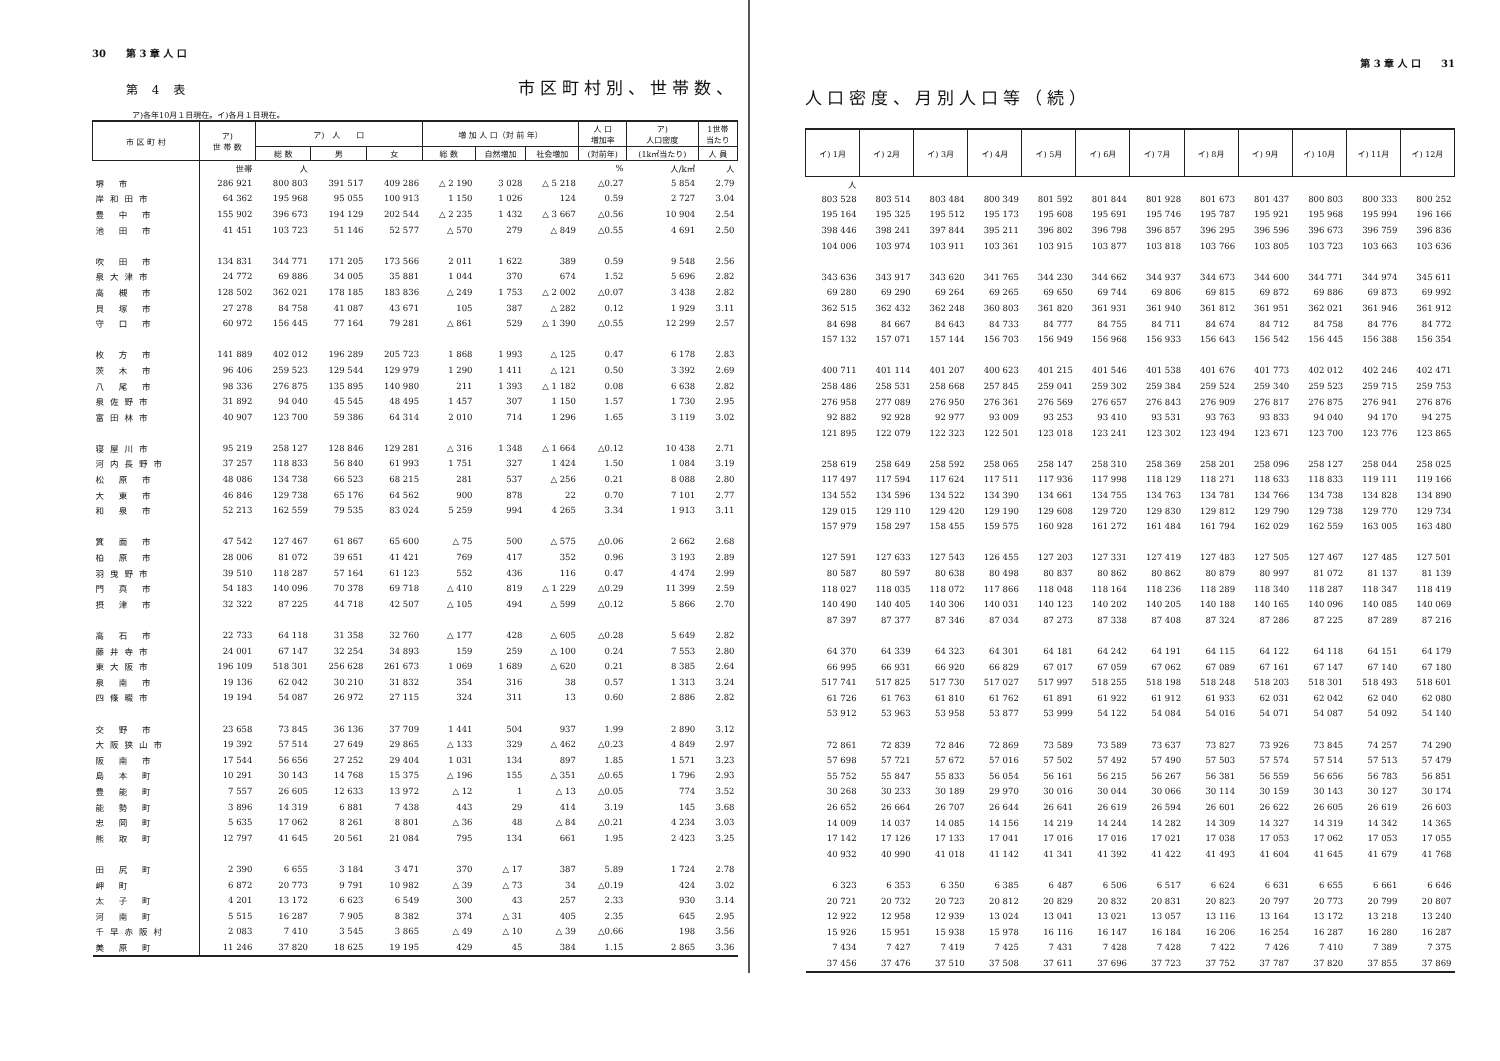30　　第 3 章 人 口
　　第 4 表 市区町村別、世帯数、
ア)各年10月１日現在。イ)各月１日現在。
| 市 区 町 村 | ア) 世 帯 数 | ア) 人 口 | | | 増 加 人 口（対 前 年） | | | 人 口 増加率 | ア) 人口密度 | 1世帯 当たり |
| --- | --- | --- | --- | --- | --- | --- | --- | --- | --- | --- |
| | | 総 数 | 男 | 女 | 総 数 | 自然増加 | 社会増加 | (対前年) | (1k㎡当たり) | 人 員 |
| | 世帯 | 人 | | | | | | % | 人/k㎡ | 人 |
| 堺 市 | 286 921 | 800 803 | 391 517 | 409 286 | △ 2 190 | 3 028 | △ 5 218 | △0.27 | 5 854 | 2.79 |
| 岸和田市 | 64 362 | 195 968 | 95 055 | 100 913 | 1 150 | 1 026 | 124 | 0.59 | 2 727 | 3.04 |
| 豊 中 市 | 155 902 | 396 673 | 194 129 | 202 544 | △ 2 235 | 1 432 | △ 3 667 | △0.56 | 10 904 | 2.54 |
| 池 田 市 | 41 451 | 103 723 | 51 146 | 52 577 | △ 570 | 279 | △ 849 | △0.55 | 4 691 | 2.50 |
| 吹 田 市 | 134 831 | 344 771 | 171 205 | 173 566 | 2 011 | 1 622 | 389 | 0.59 | 9 548 | 2.56 |
| 泉大津市 | 24 772 | 69 886 | 34 005 | 35 881 | 1 044 | 370 | 674 | 1.52 | 5 696 | 2.82 |
| 高 槻 市 | 128 502 | 362 021 | 178 185 | 183 836 | △ 249 | 1 753 | △ 2 002 | △0.07 | 3 438 | 2.82 |
| 貝 塚 市 | 27 278 | 84 758 | 41 087 | 43 671 | 105 | 387 | △ 282 | 0.12 | 1 929 | 3.11 |
| 守 口 市 | 60 972 | 156 445 | 77 164 | 79 281 | △ 861 | 529 | △ 1 390 | △0.55 | 12 299 | 2.57 |
| 枚 方 市 | 141 889 | 402 012 | 196 289 | 205 723 | 1 868 | 1 993 | △ 125 | 0.47 | 6 178 | 2.83 |
| 茨 木 市 | 96 406 | 259 523 | 129 544 | 129 979 | 1 290 | 1 411 | △ 121 | 0.50 | 3 392 | 2.69 |
| 八 尾 市 | 98 336 | 276 875 | 135 895 | 140 980 | 211 | 1 393 | △ 1 182 | 0.08 | 6 638 | 2.82 |
| 泉佐野市 | 31 892 | 94 040 | 45 545 | 48 495 | 1 457 | 307 | 1 150 | 1.57 | 1 730 | 2.95 |
| 富田林市 | 40 907 | 123 700 | 59 386 | 64 314 | 2 010 | 714 | 1 296 | 1.65 | 3 119 | 3.02 |
| 寝屋川市 | 95 219 | 258 127 | 128 846 | 129 281 | △ 316 | 1 348 | △ 1 664 | △0.12 | 10 438 | 2.71 |
| 河内長野市 | 37 257 | 118 833 | 56 840 | 61 993 | 1 751 | 327 | 1 424 | 1.50 | 1 084 | 3.19 |
| 松 原 市 | 48 086 | 134 738 | 66 523 | 68 215 | 281 | 537 | △ 256 | 0.21 | 8 088 | 2.80 |
| 大 東 市 | 46 846 | 129 738 | 65 176 | 64 562 | 900 | 878 | 22 | 0.70 | 7 101 | 2.77 |
| 和 泉 市 | 52 213 | 162 559 | 79 535 | 83 024 | 5 259 | 994 | 4 265 | 3.34 | 1 913 | 3.11 |
| 箕 面 市 | 47 542 | 127 467 | 61 867 | 65 600 | △ 75 | 500 | △ 575 | △0.06 | 2 662 | 2.68 |
| 柏 原 市 | 28 006 | 81 072 | 39 651 | 41 421 | 769 | 417 | 352 | 0.96 | 3 193 | 2.89 |
| 羽曳野市 | 39 510 | 118 287 | 57 164 | 61 123 | 552 | 436 | 116 | 0.47 | 4 474 | 2.99 |
| 門 真 市 | 54 183 | 140 096 | 70 378 | 69 718 | △ 410 | 819 | △ 1 229 | △0.29 | 11 399 | 2.59 |
| 摂 津 市 | 32 322 | 87 225 | 44 718 | 42 507 | △ 105 | 494 | △ 599 | △0.12 | 5 866 | 2.70 |
| 高 石 市 | 22 733 | 64 118 | 31 358 | 32 760 | △ 177 | 428 | △ 605 | △0.28 | 5 649 | 2.82 |
| 藤井寺市 | 24 001 | 67 147 | 32 254 | 34 893 | 159 | 259 | △ 100 | 0.24 | 7 553 | 2.80 |
| 東大阪市 | 196 109 | 518 301 | 256 628 | 261 673 | 1 069 | 1 689 | △ 620 | 0.21 | 8 385 | 2.64 |
| 泉 南 市 | 19 136 | 62 042 | 30 210 | 31 832 | 354 | 316 | 38 | 0.57 | 1 313 | 3.24 |
| 四條畷市 | 19 194 | 54 087 | 26 972 | 27 115 | 324 | 311 | 13 | 0.60 | 2 886 | 2.82 |
| 交 野 市 | 23 658 | 73 845 | 36 136 | 37 709 | 1 441 | 504 | 937 | 1.99 | 2 890 | 3.12 |
| 大阪狭山市 | 19 392 | 57 514 | 27 649 | 29 865 | △ 133 | 329 | △ 462 | △0.23 | 4 849 | 2.97 |
| 阪 南 市 | 17 544 | 56 656 | 27 252 | 29 404 | 1 031 | 134 | 897 | 1.85 | 1 571 | 3.23 |
| 島 本 町 | 10 291 | 30 143 | 14 768 | 15 375 | △ 196 | 155 | △ 351 | △0.65 | 1 796 | 2.93 |
| 豊 能 町 | 7 557 | 26 605 | 12 633 | 13 972 | △ 12 | 1 | △ 13 | △0.05 | 774 | 3.52 |
| 能 勢 町 | 3 896 | 14 319 | 6 881 | 7 438 | 443 | 29 | 414 | 3.19 | 145 | 3.68 |
| 忠 岡 町 | 5 635 | 17 062 | 8 261 | 8 801 | △ 36 | 48 | △ 84 | △0.21 | 4 234 | 3.03 |
| 熊 取 町 | 12 797 | 41 645 | 20 561 | 21 084 | 795 | 134 | 661 | 1.95 | 2 423 | 3.25 |
| 田 尻 町 | 2 390 | 6 655 | 3 184 | 3 471 | 370 | △ 17 | 387 | 5.89 | 1 724 | 2.78 |
| 岬 町 | 6 872 | 20 773 | 9 791 | 10 982 | △ 39 | △ 73 | 34 | △0.19 | 424 | 3.02 |
| 太 子 町 | 4 201 | 13 172 | 6 623 | 6 549 | 300 | 43 | 257 | 2.33 | 930 | 3.14 |
| 河 南 町 | 5 515 | 16 287 | 7 905 | 8 382 | 374 | △ 31 | 405 | 2.35 | 645 | 2.95 |
| 千早赤阪村 | 2 083 | 7 410 | 3 545 | 3 865 | △ 49 | △ 10 | △ 39 | △0.66 | 198 | 3.56 |
| 美 原 町 | 11 246 | 37 820 | 18 625 | 19 195 | 429 | 45 | 384 | 1.15 | 2 865 | 3.36 |
第 3 章 人 口　　31
人口密度、月別人口等（続）
| イ) 1月 | イ) 2月 | イ) 3月 | イ) 4月 | イ) 5月 | イ) 6月 | イ) 7月 | イ) 8月 | イ) 9月 | イ) 10月 | イ) 11月 | イ) 12月 |
| --- | --- | --- | --- | --- | --- | --- | --- | --- | --- | --- | --- |
| 人 | | | | | | | | | | | |
| 803 528 | 803 514 | 803 484 | 800 349 | 801 592 | 801 844 | 801 928 | 801 673 | 801 437 | 800 803 | 800 333 | 800 252 |
| 195 164 | 195 325 | 195 512 | 195 173 | 195 608 | 195 691 | 195 746 | 195 787 | 195 921 | 195 968 | 195 994 | 196 166 |
| 398 446 | 398 241 | 397 844 | 395 211 | 396 802 | 396 798 | 396 857 | 396 295 | 396 596 | 396 673 | 396 759 | 396 836 |
| 104 006 | 103 974 | 103 911 | 103 361 | 103 915 | 103 877 | 103 818 | 103 766 | 103 805 | 103 723 | 103 663 | 103 636 |
| 343 636 | 343 917 | 343 620 | 341 765 | 344 230 | 344 662 | 344 937 | 344 673 | 344 600 | 344 771 | 344 974 | 345 611 |
| 69 280 | 69 290 | 69 264 | 69 265 | 69 650 | 69 744 | 69 806 | 69 815 | 69 872 | 69 886 | 69 873 | 69 992 |
| 362 515 | 362 432 | 362 248 | 360 803 | 361 820 | 361 931 | 361 940 | 361 812 | 361 951 | 362 021 | 361 946 | 361 912 |
| 84 698 | 84 667 | 84 643 | 84 733 | 84 777 | 84 755 | 84 711 | 84 674 | 84 712 | 84 758 | 84 776 | 84 772 |
| 157 132 | 157 071 | 157 144 | 156 703 | 156 949 | 156 968 | 156 933 | 156 643 | 156 542 | 156 445 | 156 388 | 156 354 |
| 400 711 | 401 114 | 401 207 | 400 623 | 401 215 | 401 546 | 401 538 | 401 676 | 401 773 | 402 012 | 402 246 | 402 471 |
| 258 486 | 258 531 | 258 668 | 257 845 | 259 041 | 259 302 | 259 384 | 259 524 | 259 340 | 259 523 | 259 715 | 259 753 |
| 276 958 | 277 089 | 276 950 | 276 361 | 276 569 | 276 657 | 276 843 | 276 909 | 276 817 | 276 875 | 276 941 | 276 876 |
| 92 882 | 92 928 | 92 977 | 93 009 | 93 253 | 93 410 | 93 531 | 93 763 | 93 833 | 94 040 | 94 170 | 94 275 |
| 121 895 | 122 079 | 122 323 | 122 501 | 123 018 | 123 241 | 123 302 | 123 494 | 123 671 | 123 700 | 123 776 | 123 865 |
| 258 619 | 258 649 | 258 592 | 258 065 | 258 147 | 258 310 | 258 369 | 258 201 | 258 096 | 258 127 | 258 044 | 258 025 |
| 117 497 | 117 594 | 117 624 | 117 511 | 117 936 | 117 998 | 118 129 | 118 271 | 118 633 | 118 833 | 119 111 | 119 166 |
| 134 552 | 134 596 | 134 522 | 134 390 | 134 661 | 134 755 | 134 763 | 134 781 | 134 766 | 134 738 | 134 828 | 134 890 |
| 129 015 | 129 110 | 129 420 | 129 190 | 129 608 | 129 720 | 129 830 | 129 812 | 129 790 | 129 738 | 129 770 | 129 734 |
| 157 979 | 158 297 | 158 455 | 159 575 | 160 928 | 161 272 | 161 484 | 161 794 | 162 029 | 162 559 | 163 005 | 163 480 |
| 127 591 | 127 633 | 127 543 | 126 455 | 127 203 | 127 331 | 127 419 | 127 483 | 127 505 | 127 467 | 127 485 | 127 501 |
| 80 587 | 80 597 | 80 638 | 80 498 | 80 837 | 80 862 | 80 862 | 80 879 | 80 997 | 81 072 | 81 137 | 81 139 |
| 118 027 | 118 035 | 118 072 | 117 866 | 118 048 | 118 164 | 118 236 | 118 289 | 118 340 | 118 287 | 118 347 | 118 419 |
| 140 490 | 140 405 | 140 306 | 140 031 | 140 123 | 140 202 | 140 205 | 140 188 | 140 165 | 140 096 | 140 085 | 140 069 |
| 87 397 | 87 377 | 87 346 | 87 034 | 87 273 | 87 338 | 87 408 | 87 324 | 87 286 | 87 225 | 87 289 | 87 216 |
| 64 370 | 64 339 | 64 323 | 64 301 | 64 181 | 64 242 | 64 191 | 64 115 | 64 122 | 64 118 | 64 151 | 64 179 |
| 66 995 | 66 931 | 66 920 | 66 829 | 67 017 | 67 059 | 67 062 | 67 089 | 67 161 | 67 147 | 67 140 | 67 180 |
| 517 741 | 517 825 | 517 730 | 517 027 | 517 997 | 518 255 | 518 198 | 518 248 | 518 203 | 518 301 | 518 493 | 518 601 |
| 61 726 | 61 763 | 61 810 | 61 762 | 61 891 | 61 922 | 61 912 | 61 933 | 62 031 | 62 042 | 62 040 | 62 080 |
| 53 912 | 53 963 | 53 958 | 53 877 | 53 999 | 54 122 | 54 084 | 54 016 | 54 071 | 54 087 | 54 092 | 54 140 |
| 72 861 | 72 839 | 72 846 | 72 869 | 73 589 | 73 589 | 73 637 | 73 827 | 73 926 | 73 845 | 74 257 | 74 290 |
| 57 698 | 57 721 | 57 672 | 57 016 | 57 502 | 57 492 | 57 490 | 57 503 | 57 574 | 57 514 | 57 513 | 57 479 |
| 55 752 | 55 847 | 55 833 | 56 054 | 56 161 | 56 215 | 56 267 | 56 381 | 56 559 | 56 656 | 56 783 | 56 851 |
| 30 268 | 30 233 | 30 189 | 29 970 | 30 016 | 30 044 | 30 066 | 30 114 | 30 159 | 30 143 | 30 127 | 30 174 |
| 26 652 | 26 664 | 26 707 | 26 644 | 26 641 | 26 619 | 26 594 | 26 601 | 26 622 | 26 605 | 26 619 | 26 603 |
| 14 009 | 14 037 | 14 085 | 14 156 | 14 219 | 14 244 | 14 282 | 14 309 | 14 327 | 14 319 | 14 342 | 14 365 |
| 17 142 | 17 126 | 17 133 | 17 041 | 17 016 | 17 016 | 17 021 | 17 038 | 17 053 | 17 062 | 17 053 | 17 055 |
| 40 932 | 40 990 | 41 018 | 41 142 | 41 341 | 41 392 | 41 422 | 41 493 | 41 604 | 41 645 | 41 679 | 41 768 |
| 6 323 | 6 353 | 6 350 | 6 385 | 6 487 | 6 506 | 6 517 | 6 624 | 6 631 | 6 655 | 6 661 | 6 646 |
| 20 721 | 20 732 | 20 723 | 20 812 | 20 829 | 20 832 | 20 831 | 20 823 | 20 797 | 20 773 | 20 799 | 20 807 |
| 12 922 | 12 958 | 12 939 | 13 024 | 13 041 | 13 021 | 13 057 | 13 116 | 13 164 | 13 172 | 13 218 | 13 240 |
| 15 926 | 15 951 | 15 938 | 15 978 | 16 116 | 16 147 | 16 184 | 16 206 | 16 254 | 16 287 | 16 280 | 16 287 |
| 7 434 | 7 427 | 7 419 | 7 425 | 7 431 | 7 428 | 7 428 | 7 422 | 7 426 | 7 410 | 7 389 | 7 375 |
| 37 456 | 37 476 | 37 510 | 37 508 | 37 611 | 37 696 | 37 723 | 37 752 | 37 787 | 37 820 | 37 855 | 37 869 |